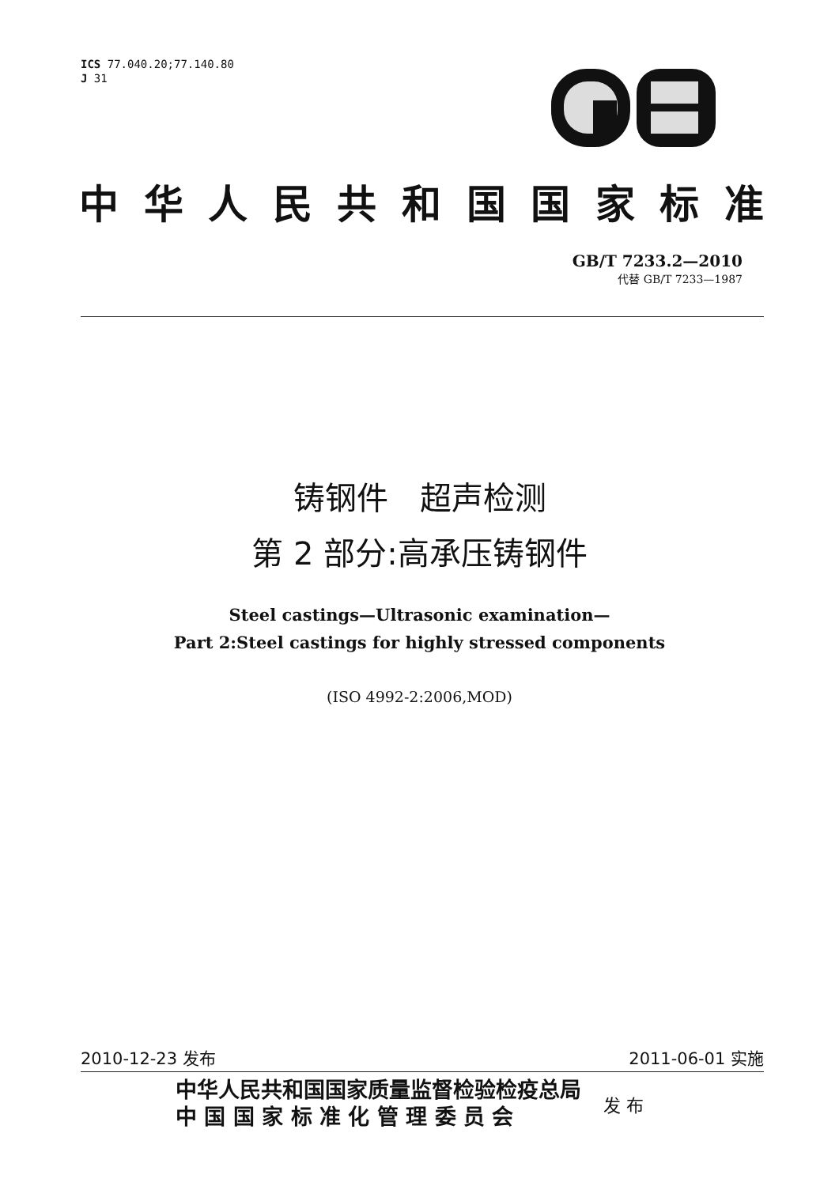ICS 77.040.20;77.140.80
J 31
中华人民共和国国家标准
GB/T 7233.2—2010
代替 GB/T 7233—1987
铸钢件　超声检测
第 2 部分:高承压铸钢件
Steel castings—Ultrasonic examination—
Part 2:Steel castings for highly stressed components
(ISO 4992-2:2006,MOD)
2010-12-23 发布 2011-06-01 实施
中华人民共和国国家质量监督检验检疫总局
中 国 国 家 标 准 化 管 理 委 员 会
发 布